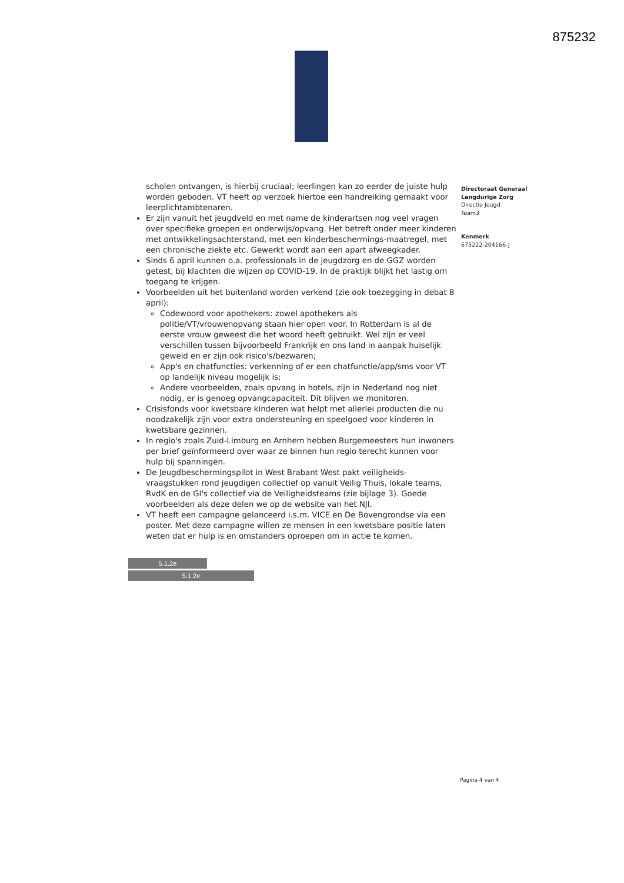875232
scholen ontvangen, is hierbij cruciaal; leerlingen kan zo eerder de juiste hulp worden geboden. VT heeft op verzoek hiertoe een handreiking gemaakt voor leerplichtambtenaren.
Er zijn vanuit het jeugdveld en met name de kinderartsen nog veel vragen over specifieke groepen en onderwijs/opvang. Het betreft onder meer kinderen met ontwikkelingsachterstand, met een kinderbeschermings-maatregel, met een chronische ziekte etc. Gewerkt wordt aan een apart afweegkader.
Sinds 6 april kunnen o.a. professionals in de jeugdzorg en de GGZ worden getest, bij klachten die wijzen op COVID-19. In de praktijk blijkt het lastig om toegang te krijgen.
Voorbeelden uit het buitenland worden verkend (zie ook toezegging in debat 8 april):
Codewoord voor apothekers: zowel apothekers als politie/VT/vrouwenopvang staan hier open voor. In Rotterdam is al de eerste vrouw geweest die het woord heeft gebruikt. Wel zijn er veel verschillen tussen bijvoorbeeld Frankrijk en ons land in aanpak huiselijk geweld en er zijn ook risico's/bezwaren;
App's en chatfuncties: verkenning of er een chatfunctie/app/sms voor VT op landelijk niveau mogelijk is;
Andere voorbeelden, zoals opvang in hotels, zijn in Nederland nog niet nodig, er is genoeg opvangcapaciteit. Dit blijven we monitoren.
Crisisfonds voor kwetsbare kinderen wat helpt met allerlei producten die nu noodzakelijk zijn voor extra ondersteuning en speelgoed voor kinderen in kwetsbare gezinnen.
In regio's zoals Zuid-Limburg en Arnhem hebben Burgemeesters hun inwoners per brief geïnformeerd over waar ze binnen hun regio terecht kunnen voor hulp bij spanningen.
De Jeugdbeschermingspilot in West Brabant West pakt veiligheids-vraagstukken rond jeugdigen collectief op vanuit Veilig Thuis, lokale teams, RvdK en de GI's collectief via de Veiligheidsteams (zie bijlage 3). Goede voorbeelden als deze delen we op de website van het NJI.
VT heeft een campagne gelanceerd i.s.m. VICE en De Bovengrondse via een poster. Met deze campagne willen ze mensen in een kwetsbare positie laten weten dat er hulp is en omstanders oproepen om in actie te komen.
5.1.2e
5.1.2e
Directoraat Generaal
Langdurige Zorg
Directie Jeugd
Team3
Kenmerk
673222-204166-J
Pagina 4 van 4